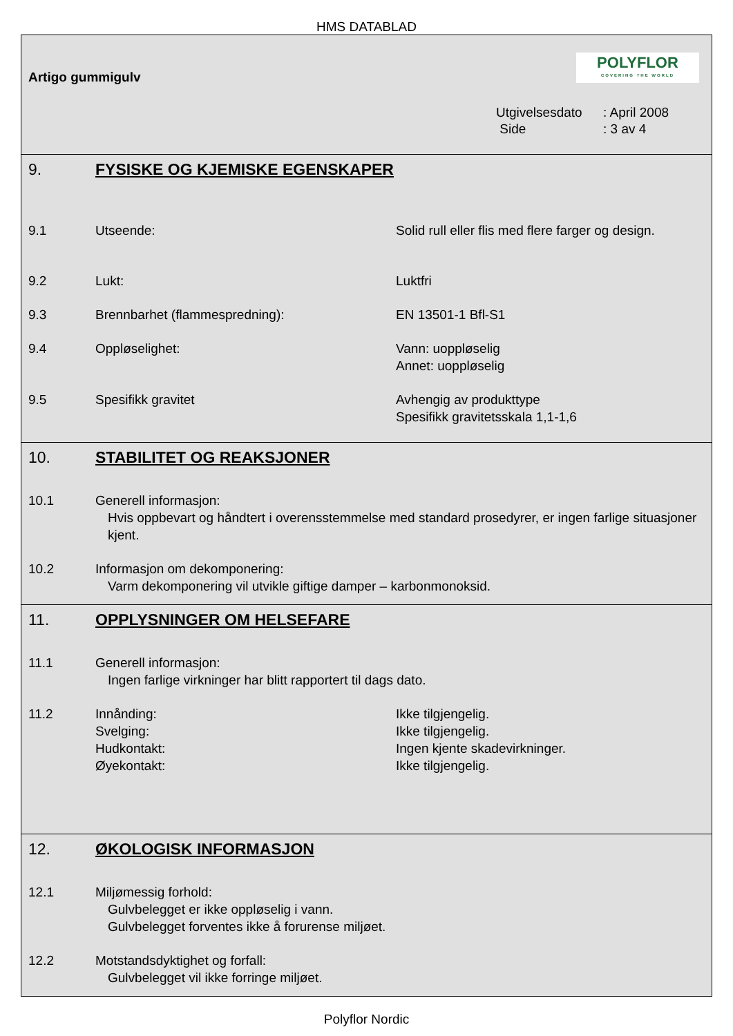HMS DATABLAD
Artigo gummigulv
POLYFLOR
COVERING THE WORLD
Utgivelsesdato: April 2008
Side: 3 av 4
9. FYSISKE OG KJEMISKE EGENSKAPER
9.1 Utseende: Solid rull eller flis med flere farger og design.
9.2 Lukt: Luktfri
9.3 Brennbarhet (flammespredning): EN 13501-1 Bfl-S1
9.4 Oppløselighet: Vann: uoppløselig
Annet: uoppløselig
9.5 Spesifikk gravitet Avhengig av produkttype
Spesifikk gravitetsskala 1,1-1,6
10. STABILITET OG REAKSJONER
10.1 Generell informasjon:
Hvis oppbevart og håndtert i overensstemmelse med standard prosedyrer, er ingen farlige situasjoner kjent.
10.2 Informasjon om dekomponering:
Varm dekomponering vil utvikle giftige damper – karbonmonoksid.
11. OPPLYSNINGER OM HELSEFARE
11.1 Generell informasjon:
Ingen farlige virkninger har blitt rapportert til dags dato.
11.2 Innånding:
Svelging:
Hudkontakt:
Øyekontakt: Ikke tilgjengelig.
Ikke tilgjengelig.
Ingen kjente skadevirkninger.
Ikke tilgjengelig.
12. ØKOLOGISK INFORMASJON
12.1 Miljømessig forhold:
Gulvbelegget er ikke oppløselig i vann.
Gulvbelegget forventes ikke å forurense miljøet.
12.2 Motstandsdyktighet og forfall:
Gulvbelegget vil ikke forringe miljøet.
Polyflor Nordic